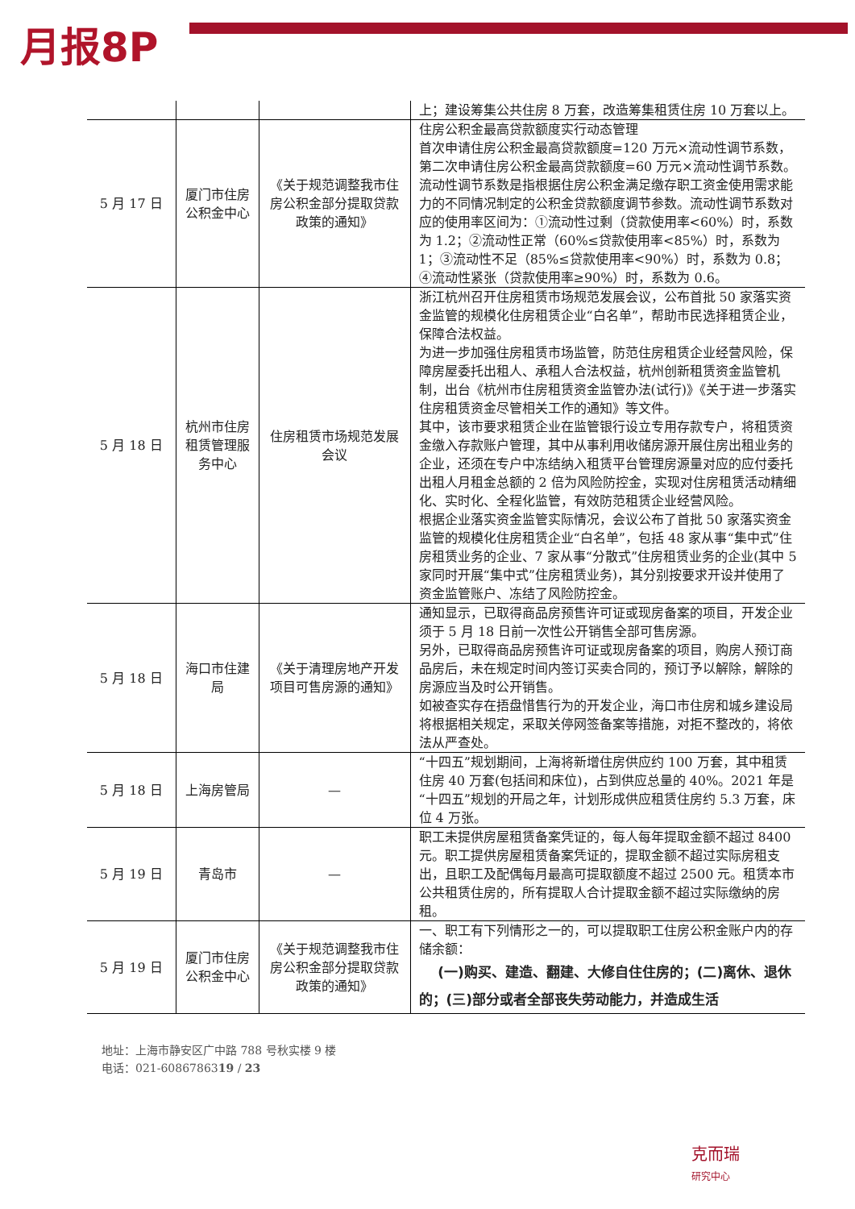月报8P
| | | | 上；建设筹集公共住房 8 万套，改造筹集租赁住房 10 万套以上。 |
| 5 月 17 日 | 厦门市住房公积金中心 | 《关于规范调整我市住房公积金部分提取贷款政策的通知》 | 住房公积金最高贷款额度实行动态管理 首次申请住房公积金最高贷款额度=120 万元×流动性调节系数，第二次申请住房公积金最高贷款额度=60 万元×流动性调节系数。 流动性调节系数是指根据住房公积金满足缴存职工资金使用需求能力的不同情况制定的公积金贷款额度调节参数。流动性调节系数对应的使用率区间为：①流动性过剩（贷款使用率<60%）时，系数为 1.2；②流动性正常（60%≤贷款使用率<85%）时，系数为 1；③流动性不足（85%≤贷款使用率<90%）时，系数为 0.8；④流动性紧张（贷款使用率≥90%）时，系数为 0.6。 |
| 5 月 18 日 | 杭州市住房租赁管理服务中心 | 住房租赁市场规范发展会议 | 浙江杭州召开住房租赁市场规范发展会议，公布首批 50 家落实资金监管的规模化住房租赁企业“白名单”，帮助市民选择租赁企业，保障合法权益。 为进一步加强住房租赁市场监管，防范住房租赁企业经营风险，保障房屋委托出租人、承租人合法权益，杭州创新租赁资金监管机制，出台《杭州市住房租赁资金监管办法(试行)》《关于进一步落实住房租赁资金尽管相关工作的通知》等文件。 其中，该市要求租赁企业在监管银行设立专用存款专户，将租赁资金缴入存款账户管理，其中从事利用收储房源开展住房出租业务的企业，还须在专户中冻结纳入租赁平台管理房源量对应的应付委托出租人月租金总额的 2 倍为风险防控金，实现对住房租赁活动精细化、实时化、全程化监管，有效防范租赁企业经营风险。 根据企业落实资金监管实际情况，会议公布了首批 50 家落实资金监管的规模化住房租赁企业“白名单”，包括 48 家从事“集中式”住房租赁业务的企业、7 家从事“分散式”住房租赁业务的企业(其中 5 家同时开展“集中式”住房租赁业务)，其分别按要求开设并使用了资金监管账户、冻结了风险防控金。 |
| 5 月 18 日 | 海口市住建局 | 《关于清理房地产开发项目可售房源的通知》 | 通知显示，已取得商品房预售许可证或现房备案的项目，开发企业须于 5 月 18 日前一次性公开销售全部可售房源。 另外，已取得商品房预售许可证或现房备案的项目，购房人预订商品房后，未在规定时间内签订买卖合同的，预订予以解除，解除的房源应当及时公开销售。 如被查实存在捂盘惜售行为的开发企业，海口市住房和城乡建设局将根据相关规定，采取关停网签备案等措施，对拒不整改的，将依法从严查处。 |
| 5 月 18 日 | 上海房管局 | — | “十四五”规划期间，上海将新增住房供应约 100 万套，其中租赁住房 40 万套(包括间和床位)，占到供应总量的 40%。2021 年是“十四五”规划的开局之年，计划形成供应租赁住房约 5.3 万套，床位 4 万张。 |
| 5 月 19 日 | 青岛市 | — | 职工未提供房屋租赁备案凭证的，每人每年提取金额不超过 8400 元。职工提供房屋租赁备案凭证的，提取金额不超过实际房租支出，且职工及配偶每月最高可提取额度不超过 2500 元。租赁本市公共租赁住房的，所有提取人合计提取金额不超过实际缴纳的房租。 |
| 5 月 19 日 | 厦门市住房公积金中心 | 《关于规范调整我市住房公积金部分提取贷款政策的通知》 | 一、职工有下列情形之一的，可以提取职工住房公积金账户内的存储余额： (一)购买、建造、翻建、大修自住住房的；(二)离休、退休的；(三)部分或者全部丧失劳动能力，并造成生活 |
地址：上海市静安区广中路 788 号秋实楼 9 楼
电话：021-6086786319 / 23
克而瑞
研究中心